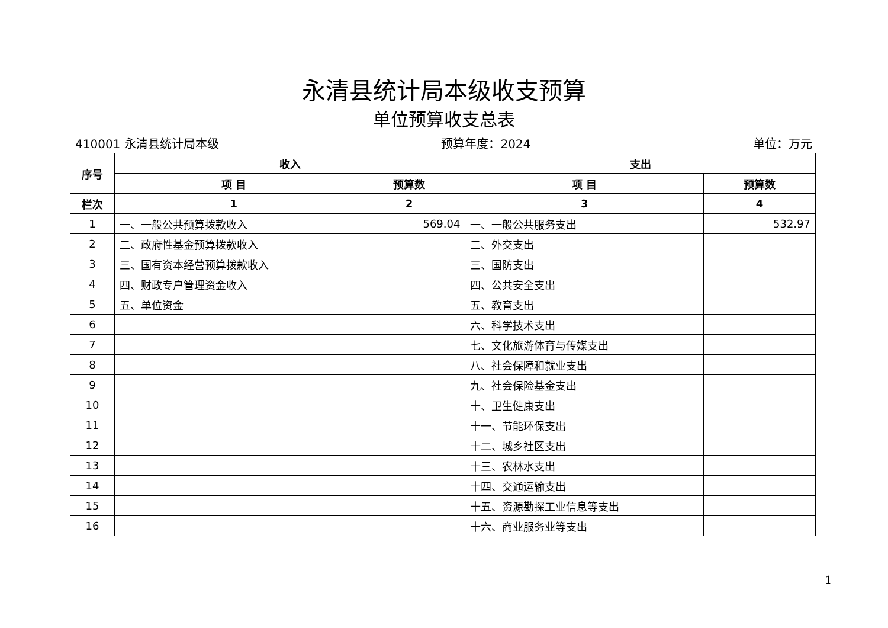永清县统计局本级收支预算
单位预算收支总表
410001 永清县统计局本级 预算年度：2024 单位：万元
| 序号 | 收入 | | 支出 | |
| --- | --- | --- | --- | --- |
| | 项 目 | 预算数 | 项 目 | 预算数 |
| 栏次 | 1 | 2 | 3 | 4 |
| 1 | 一、一般公共预算拨款收入 | 569.04 | 一、一般公共服务支出 | 532.97 |
| 2 | 二、政府性基金预算拨款收入 | | 二、外交支出 | |
| 3 | 三、国有资本经营预算拨款收入 | | 三、国防支出 | |
| 4 | 四、财政专户管理资金收入 | | 四、公共安全支出 | |
| 5 | 五、单位资金 | | 五、教育支出 | |
| 6 | | | 六、科学技术支出 | |
| 7 | | | 七、文化旅游体育与传媒支出 | |
| 8 | | | 八、社会保障和就业支出 | |
| 9 | | | 九、社会保险基金支出 | |
| 10 | | | 十、卫生健康支出 | |
| 11 | | | 十一、节能环保支出 | |
| 12 | | | 十二、城乡社区支出 | |
| 13 | | | 十三、农林水支出 | |
| 14 | | | 十四、交通运输支出 | |
| 15 | | | 十五、资源勘探工业信息等支出 | |
| 16 | | | 十六、商业服务业等支出 | |
1